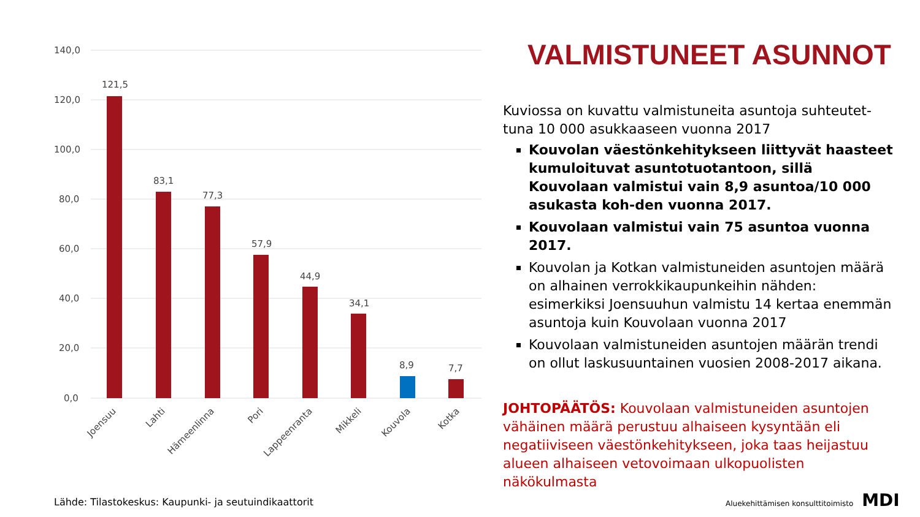140,0
120,0
100,0
80,0
60,0
40,0
20,0
0,0
121,5
83,1
77,3
57,9
44,9
34,1
8,9
7,7
Joensuu
Lahti
Hämeenlinna
Pori
Lappeenranta
Mikkeli
Kouvola
Kotka
VALMISTUNEET ASUNNOT
Kuviossa on kuvattu valmistuneita asuntoja suhteutet-tuna 10 000 asukkaaseen vuonna 2017
Kouvolan väestönkehitykseen liittyvät haasteet kumuloituvat asuntotuotantoon, sillä Kouvolaan valmistui vain 8,9 asuntoa/10 000 asukasta koh-den vuonna 2017.
Kouvolaan valmistui vain 75 asuntoa vuonna 2017.
Kouvolan ja Kotkan valmistuneiden asuntojen määrä on alhainen verrokkikaupunkeihin nähden: esimerkiksi Joensuuhun valmistu 14 kertaa enemmän asuntoja kuin Kouvolaan vuonna 2017
Kouvolaan valmistuneiden asuntojen määrän trendi on ollut laskusuuntainen vuosien 2008-2017 aikana.
JOHTOPÄÄTÖS: Kouvolaan valmistuneiden asuntojen vähäinen määrä perustuu alhaiseen kysyntään eli negatiiviseen väestönkehitykseen, joka taas heijastuu alueen alhaiseen vetovoimaan ulkopuolisten näkökulmasta
Lähde: Tilastokeskus: Kaupunki- ja seutuindikaattorit
Aluekehittämisen konsulttitoimisto MDI